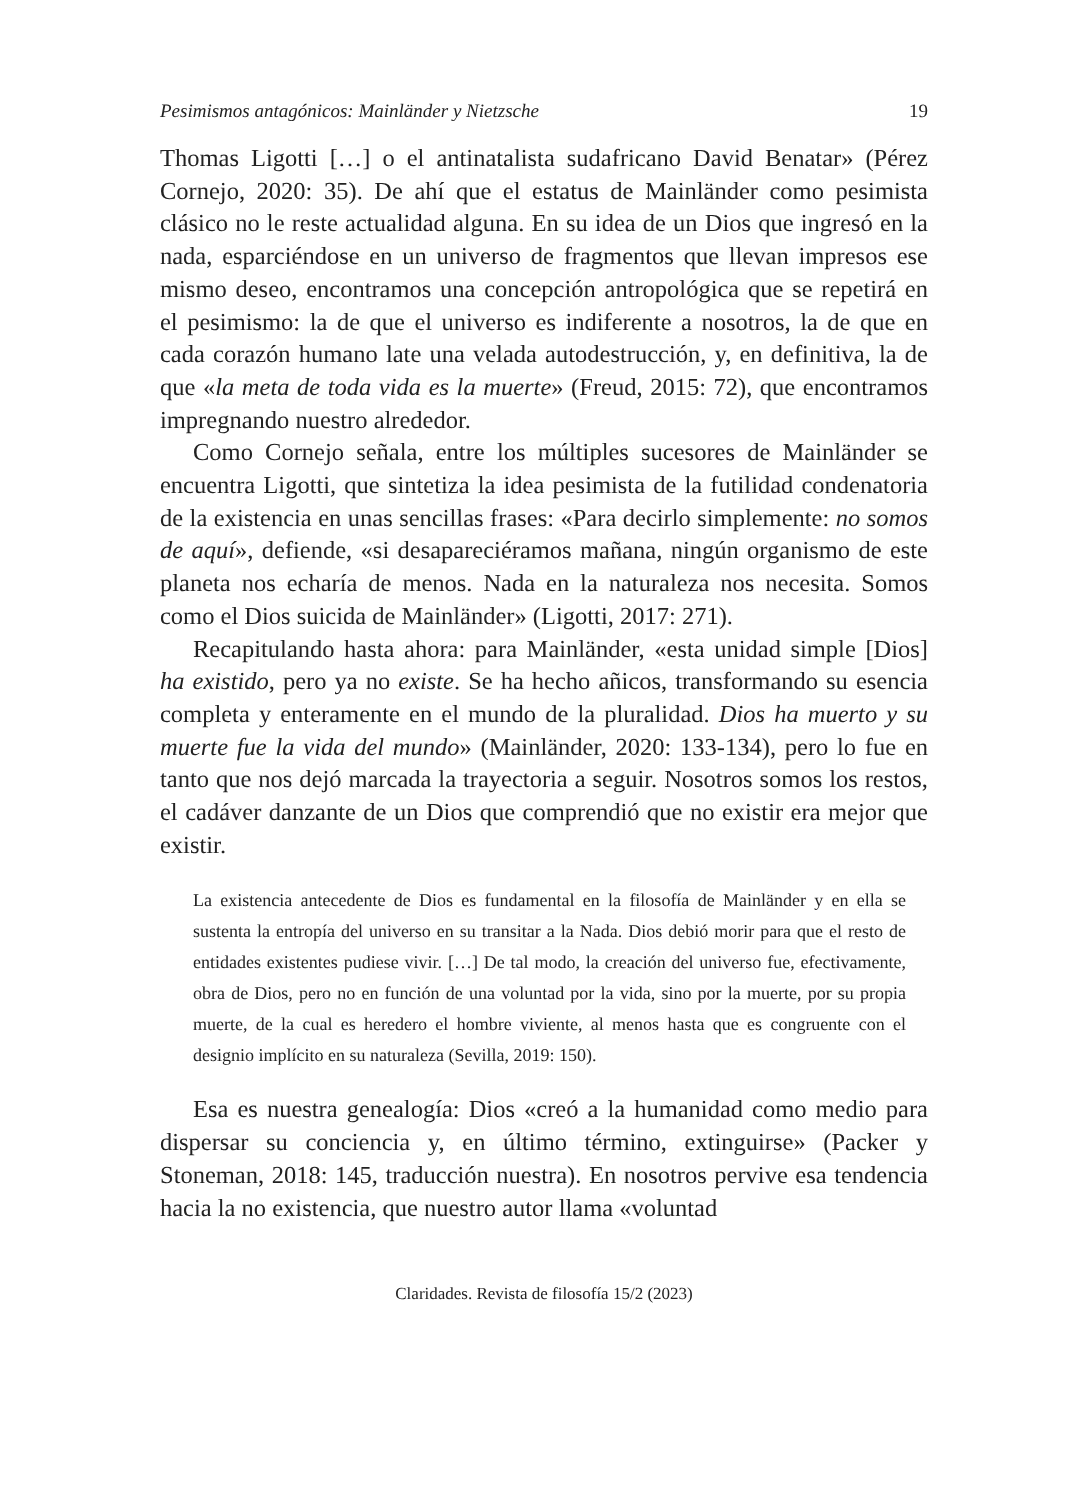Pesimismos antagónicos: Mainländer y Nietzsche 19
Thomas Ligotti […] o el antinatalista sudafricano David Benatar» (Pérez Cornejo, 2020: 35). De ahí que el estatus de Mainländer como pesimista clásico no le reste actualidad alguna. En su idea de un Dios que ingresó en la nada, esparciéndose en un universo de fragmentos que llevan impresos ese mismo deseo, encontramos una concepción antropológica que se repetirá en el pesimismo: la de que el universo es indiferente a nosotros, la de que en cada corazón humano late una velada autodestrucción, y, en definitiva, la de que «la meta de toda vida es la muerte» (Freud, 2015: 72), que encontramos impregnando nuestro alrededor.
Como Cornejo señala, entre los múltiples sucesores de Mainländer se encuentra Ligotti, que sintetiza la idea pesimista de la futilidad condenatoria de la existencia en unas sencillas frases: «Para decirlo simplemente: no somos de aquí», defiende, «si desapareciéramos mañana, ningún organismo de este planeta nos echaría de menos. Nada en la naturaleza nos necesita. Somos como el Dios suicida de Mainländer» (Ligotti, 2017: 271).
Recapitulando hasta ahora: para Mainländer, «esta unidad simple [Dios] ha existido, pero ya no existe. Se ha hecho añicos, transformando su esencia completa y enteramente en el mundo de la pluralidad. Dios ha muerto y su muerte fue la vida del mundo» (Mainländer, 2020: 133-134), pero lo fue en tanto que nos dejó marcada la trayectoria a seguir. Nosotros somos los restos, el cadáver danzante de un Dios que comprendió que no existir era mejor que existir.
La existencia antecedente de Dios es fundamental en la filosofía de Mainländer y en ella se sustenta la entropía del universo en su transitar a la Nada. Dios debió morir para que el resto de entidades existentes pudiese vivir. […] De tal modo, la creación del universo fue, efectivamente, obra de Dios, pero no en función de una voluntad por la vida, sino por la muerte, por su propia muerte, de la cual es heredero el hombre viviente, al menos hasta que es congruente con el designio implícito en su naturaleza (Sevilla, 2019: 150).
Esa es nuestra genealogía: Dios «creó a la humanidad como medio para dispersar su conciencia y, en último término, extinguirse» (Packer y Stoneman, 2018: 145, traducción nuestra). En nosotros pervive esa tendencia hacia la no existencia, que nuestro autor llama «voluntad
Claridades. Revista de filosofía 15/2 (2023)